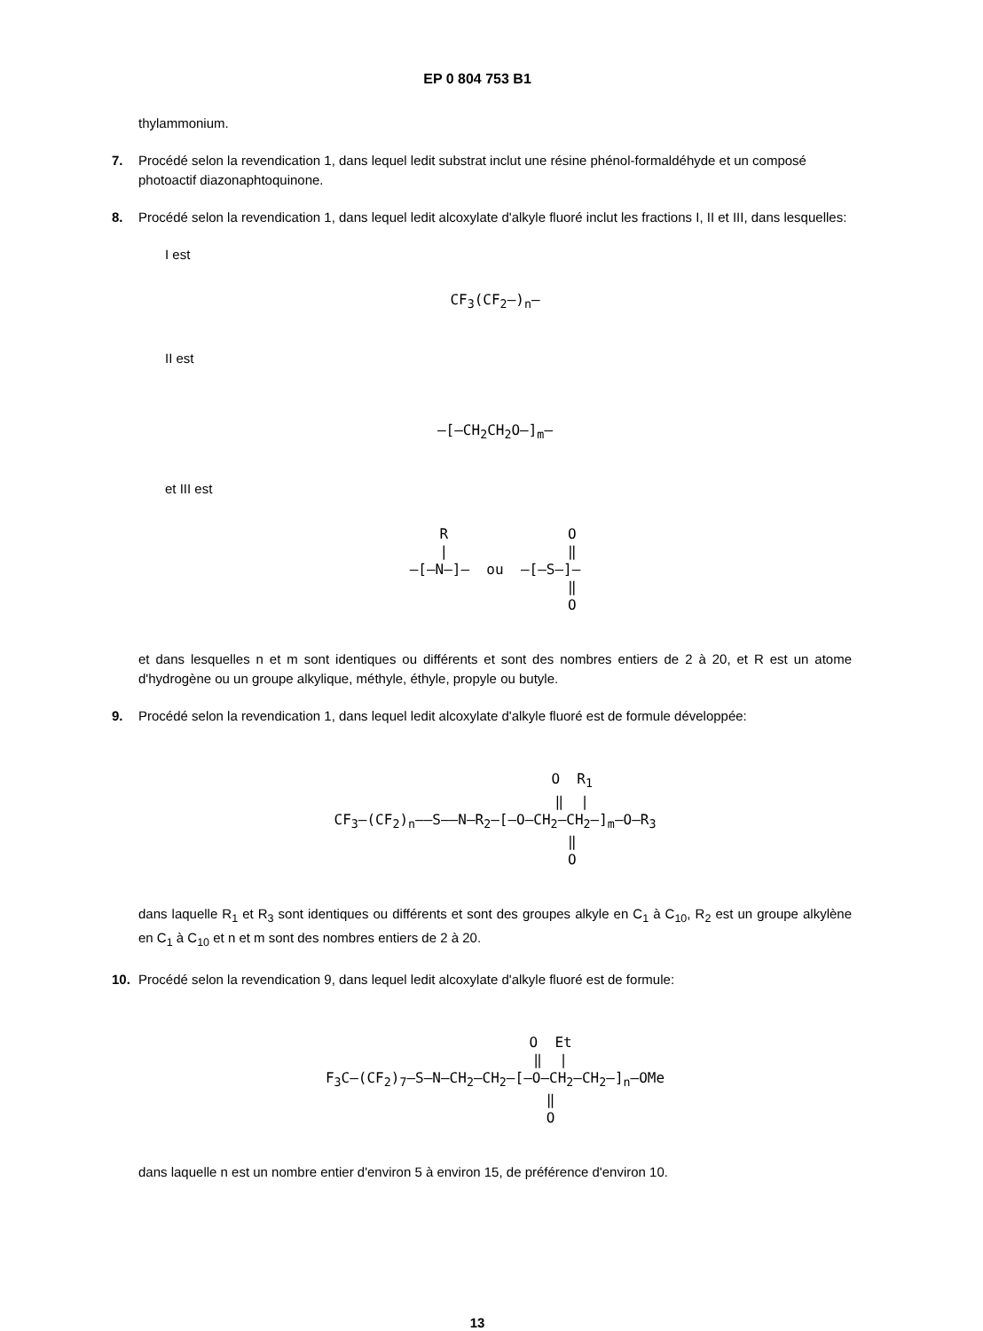EP 0 804 753 B1
thylammonium.
7. Procédé selon la revendication 1, dans lequel ledit substrat inclut une résine phénol-formaldéhyde et un composé photoactif diazonaphtoquinone.
8. Procédé selon la revendication 1, dans lequel ledit alcoxylate d'alkyle fluoré inclut les fractions I, II et III, dans lesquelles:
I est
CF<sub>3</sub>(CF<sub>2</sub>–)<sub>n</sub>—
II est
—[–CH<sub>2</sub>CH<sub>2</sub>O–]<sub>m</sub>—
et III est
R O | ‖ —[–N–]— ou —[–S–]— ‖ O
et dans lesquelles n et m sont identiques ou différents et sont des nombres entiers de 2 à 20, et R est un atome d'hydrogène ou un groupe alkylique, méthyle, éthyle, propyle ou butyle.
9. Procédé selon la revendication 1, dans lequel ledit alcoxylate d'alkyle fluoré est de formule développée:
O R<sub>1</sub> ‖ | CF<sub>3</sub>—(CF<sub>2</sub>)<sub>n</sub>——S——N—R<sub>2</sub>—[–O—CH<sub>2</sub>—CH<sub>2</sub>–]<sub>m</sub>—O—R<sub>3</sub> ‖ O
dans laquelle R<sub>1</sub> et R<sub>3</sub> sont identiques ou différents et sont des groupes alkyle en C<sub>1</sub> à C<sub>10</sub>, R<sub>2</sub> est un groupe alkylène en C<sub>1</sub> à C<sub>10</sub> et n et m sont des nombres entiers de 2 à 20.
10. Procédé selon la revendication 9, dans lequel ledit alcoxylate d'alkyle fluoré est de formule:
O Et ‖ | F<sub>3</sub>C—(CF<sub>2</sub>)<sub>7</sub>—S—N—CH<sub>2</sub>—CH<sub>2</sub>—[–O—CH<sub>2</sub>—CH<sub>2</sub>–]<sub>n</sub>—OMe ‖ O
dans laquelle n est un nombre entier d'environ 5 à environ 15, de préférence d'environ 10.
13